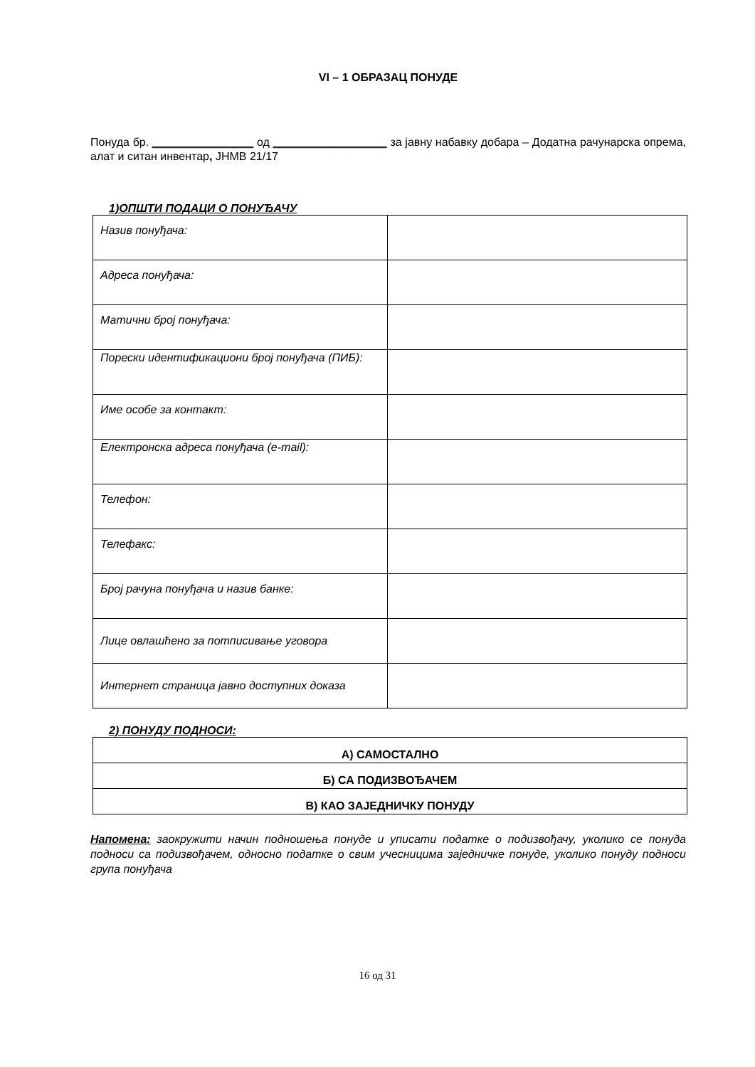VI – 1 ОБРАЗАЦ ПОНУДЕ
Понуда бр. ________________ од __________________ за јавну набавку добара – Додатна рачунарска опрема, алат и ситан инвентар, ЈНМВ 21/17
1)ОПШТИ ПОДАЦИ О ПОНУЂАЧУ
| Назив понуђача: | |
| Адреса понуђача: | |
| Матични број понуђача: | |
| Порески идентификациони број понуђача (ПИБ): | |
| Име особе за контакт: | |
| Електронска адреса понуђача (e-mail): | |
| Телефон: | |
| Телефакс: | |
| Број рачуна понуђача и назив банке: | |
| Лице овлашћено за потписивање уговора | |
| Интернет страница јавно доступних доказа | |
2) ПОНУДУ ПОДНОСИ:
| А) САМОСТАЛНО |
| Б) СА ПОДИЗВОЂАЧЕМ |
| В) КАО ЗАЈЕДНИЧКУ ПОНУДУ |
Напомена: заокружити начин подношења понуде и уписати податке о подизвођачу, уколико се понуда подноси са подизвођачем, односно податке о свим учесницима заједничке понуде, уколико понуду подноси група понуђача
16 од 31